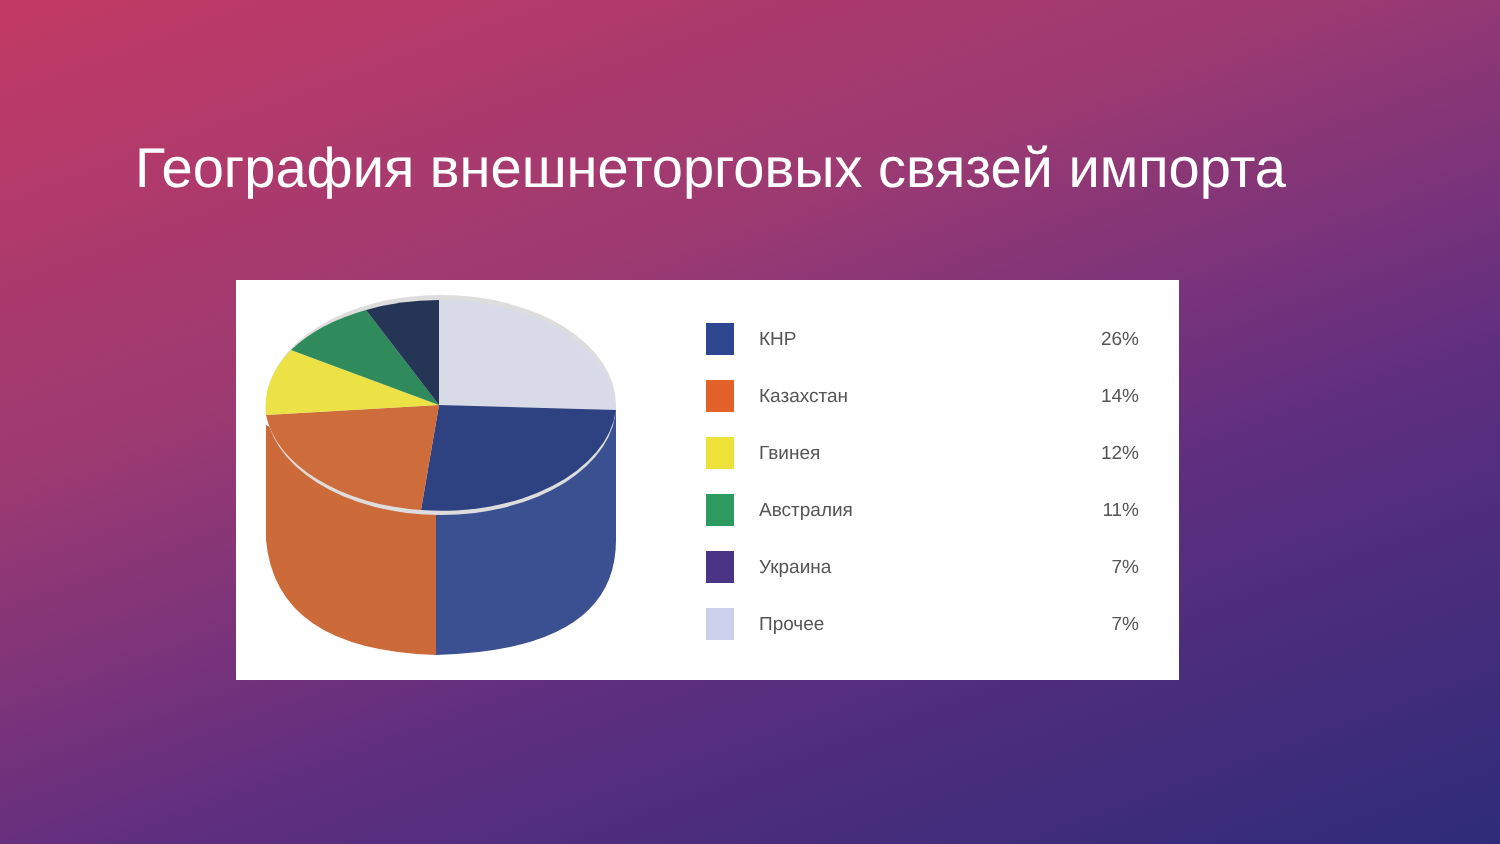География внешнеторговых связей импорта
КНР 26%
Казахстан 14%
Гвинея 12%
Австралия 11%
Украина 7%
Прочее 7%